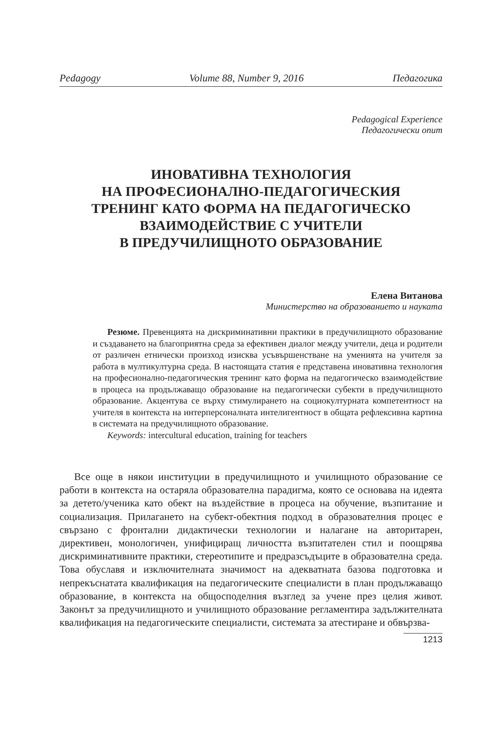Pedagogy Volume 88, Number 9, 2016 Педагогика
Pedagogical Experience
Педагогически опит
ИНОВАТИВНА ТЕХНОЛОГИЯ
НА ПРОФЕСИОНАЛНО-ПЕДАГОГИЧЕСКИЯ
ТРЕНИНГ КАТО ФОРМА НА ПЕДАГОГИЧЕСКО
ВЗАИМОДЕЙСТВИЕ С УЧИТЕЛИ
В ПРЕДУЧИЛИЩНОТО ОБРАЗОВАНИЕ
Елена Витанова
Министерство на образованието и науката
Резюме. Превенцията на дискриминативни практики в предучилищното образование и създаването на благоприятна среда за ефективен диалог между учители, деца и родители от различен етнически произход изисква усъвършенстване на уменията на учителя за работа в мултикултурна среда. В настоящата статия е представена иновативна технология на професионално-педагогическия тренинг като форма на педагогическо взаимодействие в процеса на продължаващо образование на педагогически субекти в предучилищното образование. Акцентува се върху стимулирането на социокултурната компетентност на учителя в контекста на интерперсоналната интелигентност в общата рефлексивна картина в системата на предучилищното образование.
Keywords: intercultural education, training for teachers
Все още в някои институции в предучилищното и училищното образование се работи в контекста на остаряла образователна парадигма, която се основава на идеята за детето/ученика като обект на въздействие в процеса на обучение, възпитание и социализация. Прилагането на субект-обектния подход в образователния процес е свързано с фронтални дидактически технологии и налагане на авторитарен, директивен, монологичен, унифициращ личността възпитателен стил и поощрява дискриминативните практики, стереотипите и предразсъдъците в образователна среда. Това обуславя и изключителната значимост на адекватната базова подготовка и непрекъснатата квалификация на педагогическите специалисти в план продължаващо образование, в контекста на общосподелния възглед за учене през целия живот. Законът за предучилищното и училищното образование регламентира задължителната квалификация на педагогическите специалисти, системата за атестиране и обвързва-
1213